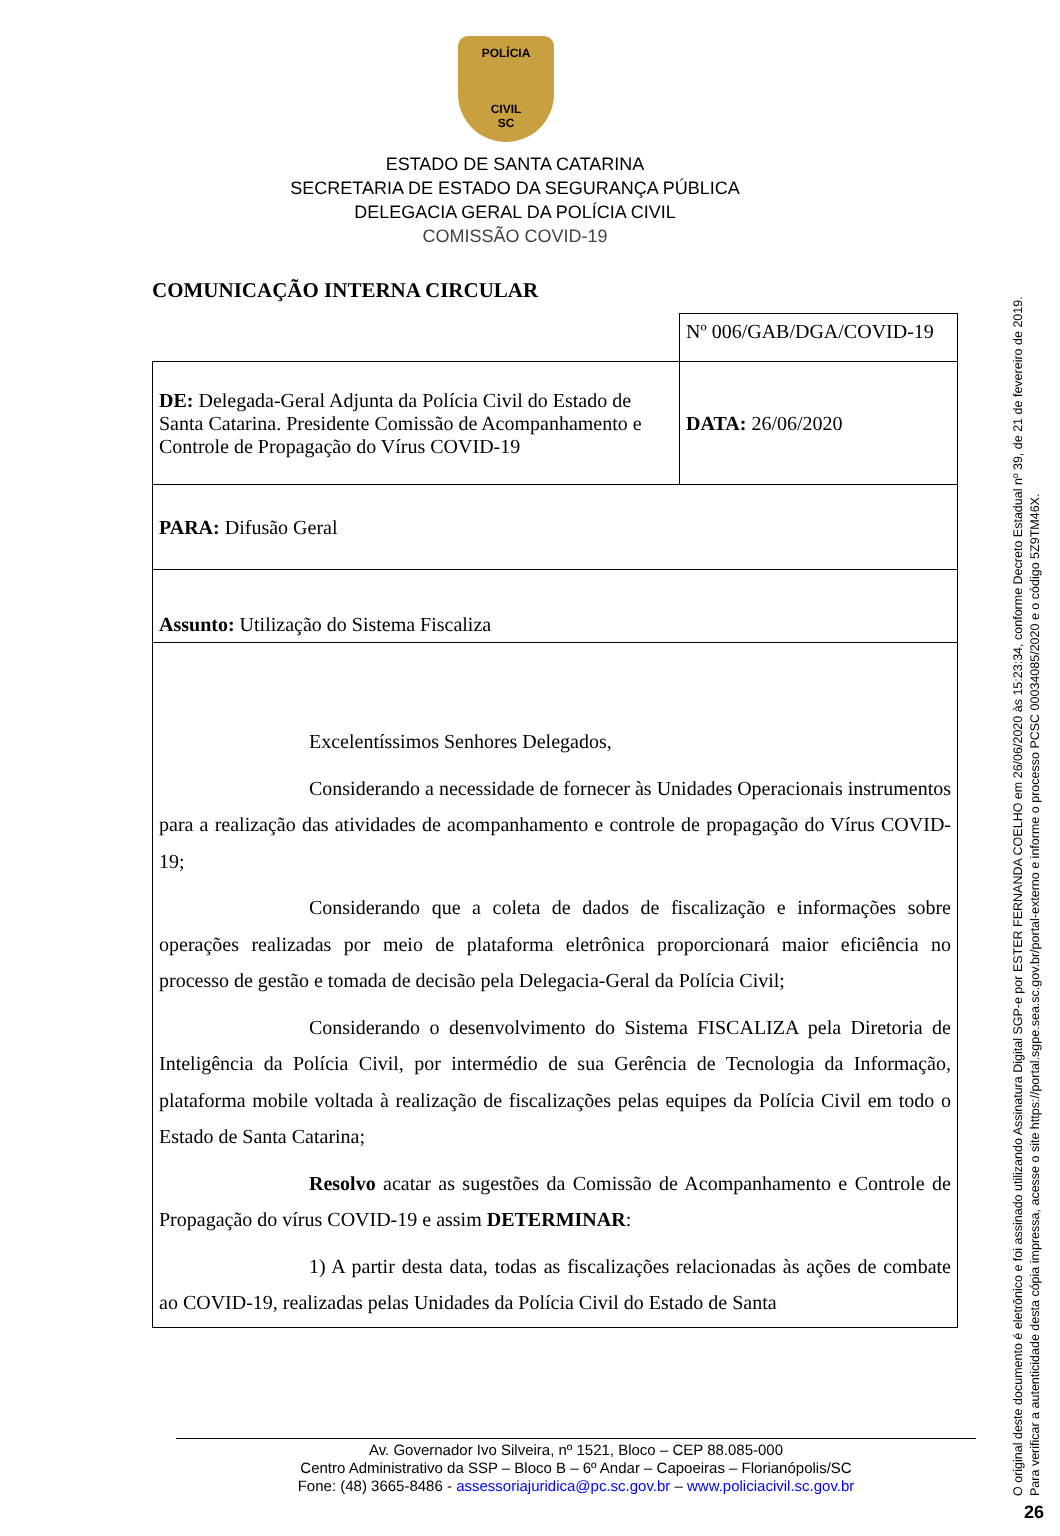POLÍCIA
CIVIL
SC
ESTADO DE SANTA CATARINA
SECRETARIA DE ESTADO DA SEGURANÇA PÚBLICA
DELEGACIA GERAL DA POLÍCIA CIVIL
COMISSÃO COVID-19
COMUNICAÇÃO INTERNA CIRCULAR
| | Nº 006/GAB/DGA/COVID-19 |
| DE: Delegada-Geral Adjunta da Polícia Civil do Estado de Santa Catarina. Presidente Comissão de Acompanhamento e Controle de Propagação do Vírus COVID-19 | DATA: 26/06/2020 |
| PARA: Difusão Geral | |
| Assunto: Utilização do Sistema Fiscaliza | |
| Excelentíssimos Senhores Delegados, Considerando a necessidade de fornecer às Unidades Operacionais instrumentos para a realização das atividades de acompanhamento e controle de propagação do Vírus COVID-19; Considerando que a coleta de dados de fiscalização e informações sobre operações realizadas por meio de plataforma eletrônica proporcionará maior eficiência no processo de gestão e tomada de decisão pela Delegacia-Geral da Polícia Civil; Considerando o desenvolvimento do Sistema FISCALIZA pela Diretoria de Inteligência da Polícia Civil, por intermédio de sua Gerência de Tecnologia da Informação, plataforma mobile voltada à realização de fiscalizações pelas equipes da Polícia Civil em todo o Estado de Santa Catarina; Resolvo acatar as sugestões da Comissão de Acompanhamento e Controle de Propagação do vírus COVID-19 e assim DETERMINAR : 1) A partir desta data, todas as fiscalizações relacionadas às ações de combate ao COVID-19, realizadas pelas Unidades da Polícia Civil do Estado de Santa | |
Av. Governador Ivo Silveira, nº 1521, Bloco – CEP 88.085-000
Centro Administrativo da SSP – Bloco B – 6º Andar – Capoeiras – Florianópolis/SC
Fone: (48) 3665-8486 - assessoriajuridica@pc.sc.gov.br – www.policiacivil.sc.gov.br
O original deste documento é eletrônico e foi assinado utilizando Assinatura Digital SGP-e por ESTER FERNANDA COELHO em 26/06/2020 às 15:23:34, conforme Decreto Estadual nº 39, de 21 de fevereiro de 2019.
Para verificar a autenticidade desta cópia impressa, acesse o site https://portal.sgpe.sea.sc.gov.br/portal-externo e informe o processo PCSC 00034085/2020 e o código 5Z9TM46X.
26